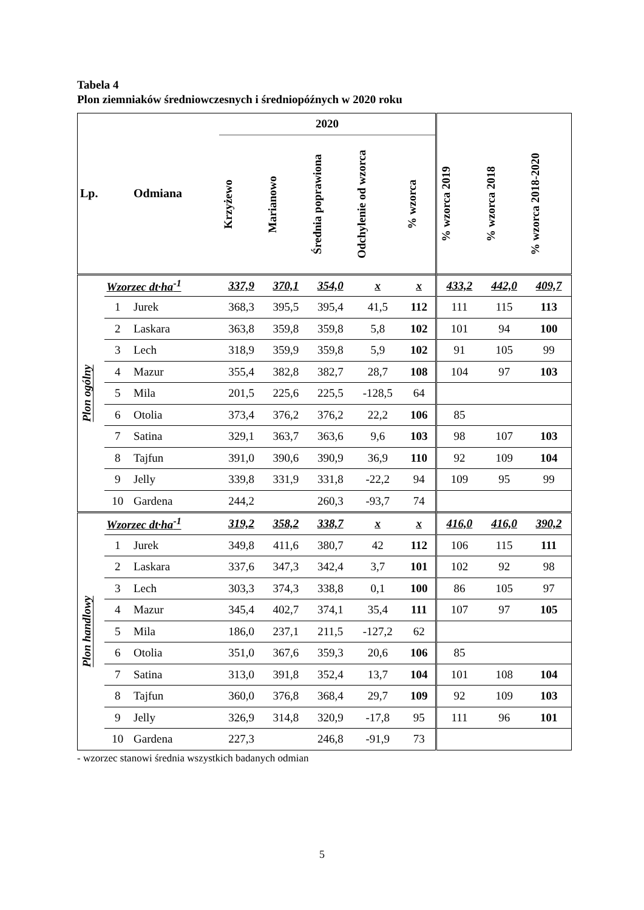Tabela 4
Plon ziemniaków średniowczesnych i średniopóźnych w 2020 roku
| Lp. | | Odmiana | 2020 | | | | | | | |
| --- | --- | --- | --- | --- | --- | --- | --- | --- | --- | --- |
| | | | Krzyżewo | Marianowo | Średnia poprawiona | Odchylenie od wzorca | % wzorca | % wzorca 2019 | % wzorca 2018 | % wzorca 2018-2020 |
| Plon ogólny | Wzorzec dt·ha<sup>-1</sup> | | 337,9 | 370,1 | 354,0 | x | x | 433,2 | 442,0 | 409,7 |
| | 1 | Jurek | 368,3 | 395,5 | 395,4 | 41,5 | 112 | 111 | 115 | 113 |
| | 2 | Laskara | 363,8 | 359,8 | 359,8 | 5,8 | 102 | 101 | 94 | 100 |
| | 3 | Lech | 318,9 | 359,9 | 359,8 | 5,9 | 102 | 91 | 105 | 99 |
| | 4 | Mazur | 355,4 | 382,8 | 382,7 | 28,7 | 108 | 104 | 97 | 103 |
| | 5 | Mila | 201,5 | 225,6 | 225,5 | -128,5 | 64 | | | |
| | 6 | Otolia | 373,4 | 376,2 | 376,2 | 22,2 | 106 | 85 | | |
| | 7 | Satina | 329,1 | 363,7 | 363,6 | 9,6 | 103 | 98 | 107 | 103 |
| | 8 | Tajfun | 391,0 | 390,6 | 390,9 | 36,9 | 110 | 92 | 109 | 104 |
| | 9 | Jelly | 339,8 | 331,9 | 331,8 | -22,2 | 94 | 109 | 95 | 99 |
| | 10 | Gardena | 244,2 | | 260,3 | -93,7 | 74 | | | |
| Plon handlowy | Wzorzec dt·ha<sup>-1</sup> | | 319,2 | 358,2 | 338,7 | x | x | 416,0 | 416,0 | 390,2 |
| | 1 | Jurek | 349,8 | 411,6 | 380,7 | 42 | 112 | 106 | 115 | 111 |
| | 2 | Laskara | 337,6 | 347,3 | 342,4 | 3,7 | 101 | 102 | 92 | 98 |
| | 3 | Lech | 303,3 | 374,3 | 338,8 | 0,1 | 100 | 86 | 105 | 97 |
| | 4 | Mazur | 345,4 | 402,7 | 374,1 | 35,4 | 111 | 107 | 97 | 105 |
| | 5 | Mila | 186,0 | 237,1 | 211,5 | -127,2 | 62 | | | |
| | 6 | Otolia | 351,0 | 367,6 | 359,3 | 20,6 | 106 | 85 | | |
| | 7 | Satina | 313,0 | 391,8 | 352,4 | 13,7 | 104 | 101 | 108 | 104 |
| | 8 | Tajfun | 360,0 | 376,8 | 368,4 | 29,7 | 109 | 92 | 109 | 103 |
| | 9 | Jelly | 326,9 | 314,8 | 320,9 | -17,8 | 95 | 111 | 96 | 101 |
| | 10 | Gardena | 227,3 | | 246,8 | -91,9 | 73 | | | |
- wzorzec stanowi średnia wszystkich badanych odmian
5